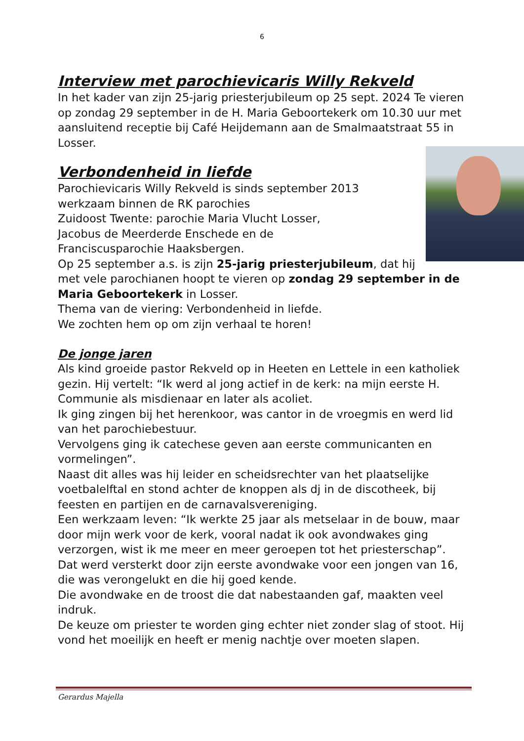6
Interview met parochievicaris Willy Rekveld
In het kader van zijn 25-jarig priesterjubileum op 25 sept. 2024 Te vieren op zondag 29 september in de H. Maria Geboortekerk om 10.30 uur met aansluitend receptie bij Café Heijdemann aan de Smalmaatstraat 55 in Losser.
Verbondenheid in liefde
Parochievicaris Willy Rekveld is sinds september 2013
werkzaam binnen de RK parochies
Zuidoost Twente: parochie Maria Vlucht Losser,
Jacobus de Meerderde Enschede en de
Franciscusparochie Haaksbergen.
Op 25 september a.s. is zijn 25-jarig priesterjubileum, dat hij met vele parochianen hoopt te vieren op zondag 29 september in de Maria Geboortekerk in Losser.
Thema van de viering: Verbondenheid in liefde.
We zochten hem op om zijn verhaal te horen!
De jonge jaren
Als kind groeide pastor Rekveld op in Heeten en Lettele in een katholiek gezin. Hij vertelt: “Ik werd al jong actief in de kerk: na mijn eerste H. Communie als misdienaar en later als acoliet.
Ik ging zingen bij het herenkoor, was cantor in de vroegmis en werd lid van het parochiebestuur.
Vervolgens ging ik catechese geven aan eerste communicanten en vormelingen”.
Naast dit alles was hij leider en scheidsrechter van het plaatselijke voetbalelftal en stond achter de knoppen als dj in de discotheek, bij feesten en partijen en de carnavalsvereniging.
Een werkzaam leven: “Ik werkte 25 jaar als metselaar in de bouw, maar door mijn werk voor de kerk, vooral nadat ik ook avondwakes ging verzorgen, wist ik me meer en meer geroepen tot het priesterschap”.
Dat werd versterkt door zijn eerste avondwake voor een jongen van 16, die was verongelukt en die hij goed kende.
Die avondwake en de troost die dat nabestaanden gaf, maakten veel indruk.
De keuze om priester te worden ging echter niet zonder slag of stoot. Hij vond het moeilijk en heeft er menig nachtje over moeten slapen.
Gerardus Majella